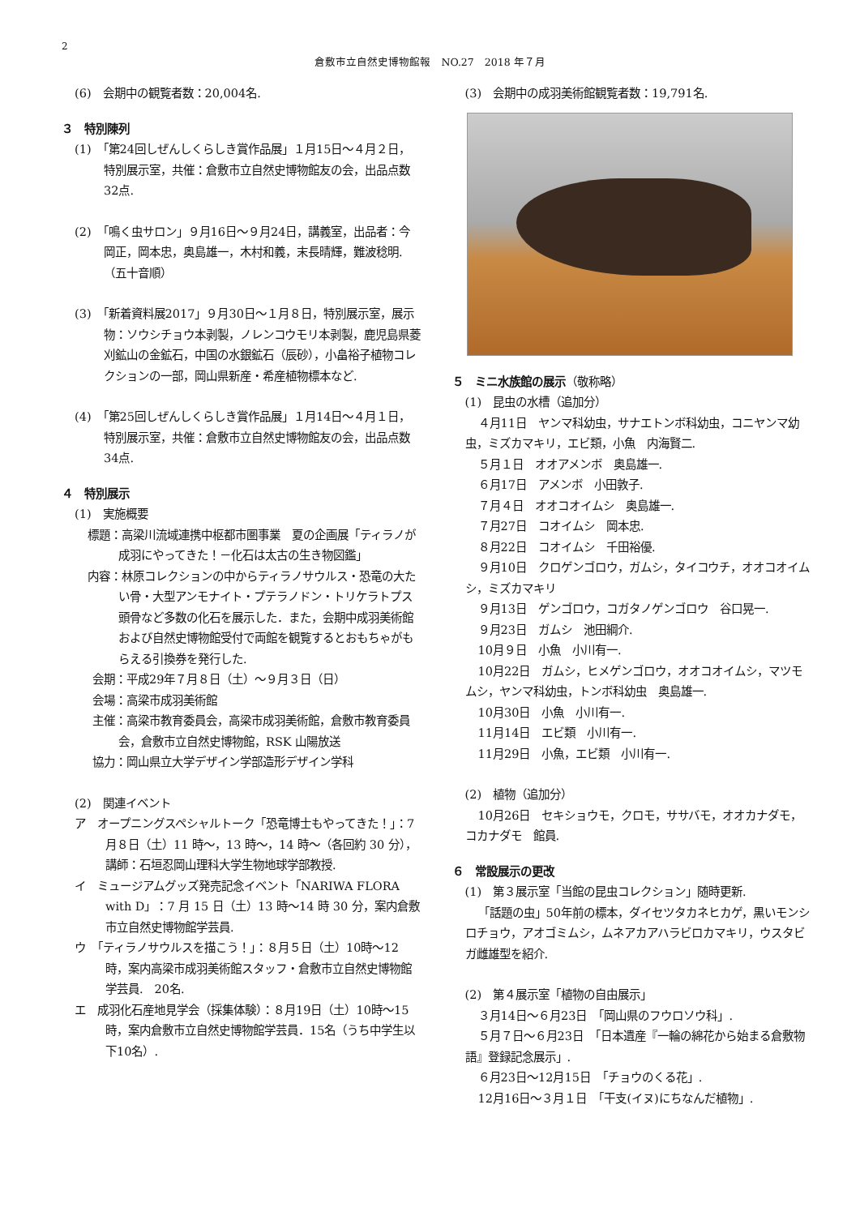2
倉敷市立自然史博物館報　NO.27　2018 年７月
(6)　会期中の観覧者数：20,004名.
３　特別陳列
(1)　「第24回しぜんしくらしき賞作品展」１月15日～４月２日，特別展示室，共催：倉敷市立自然史博物館友の会，出品点数32点.
(2)　「鳴く虫サロン」９月16日～９月24日，講義室，出品者：今岡正，岡本忠，奥島雄一，木村和義，末長晴輝，難波稔明.（五十音順）
(3)　「新着資料展2017」９月30日～１月８日，特別展示室，展示物：ソウシチョウ本剥製，ノレンコウモリ本剥製，鹿児島県菱刈鉱山の金鉱石，中国の水銀鉱石（辰砂），小畠裕子植物コレクションの一部，岡山県新産・希産植物標本など.
(4)　「第25回しぜんしくらしき賞作品展」１月14日～４月１日，特別展示室，共催：倉敷市立自然史博物館友の会，出品点数34点.
４　特別展示
(1)　実施概要
標題：高梁川流域連携中枢都市圏事業　夏の企画展「ティラノが成羽にやってきた！－化石は太古の生き物図鑑」
内容：林原コレクションの中からティラノサウルス・恐竜の大たい骨・大型アンモナイト・プテラノドン・トリケラトプス頭骨など多数の化石を展示した．また，会期中成羽美術館および自然史博物館受付で両館を観覧するとおもちゃがもらえる引換券を発行した.
会期：平成29年７月８日（土）～９月３日（日）
会場：高梁市成羽美術館
主催：高梁市教育委員会，高梁市成羽美術館，倉敷市教育委員会，倉敷市立自然史博物館，RSK 山陽放送
協力：岡山県立大学デザイン学部造形デザイン学科
(2)　関連イベント
ア　オープニングスペシャルトーク「恐竜博士もやってきた！」：7月８日（土）11 時～，13 時～，14 時～（各回約 30 分），講師：石垣忍岡山理科大学生物地球学部教授.
イ　ミュージアムグッズ発売記念イベント「NARIWA FLORA with D」：7 月 15 日（土）13 時～14 時 30 分，案内倉敷市立自然史博物館学芸員.
ウ　「ティラノサウルスを描こう！」：８月５日（土）10時～12時，案内高梁市成羽美術館スタッフ・倉敷市立自然史博物館学芸員.　20名.
エ　成羽化石産地見学会（採集体験）：８月19日（土）10時～15時，案内倉敷市立自然史博物館学芸員．15名（うち中学生以下10名）.
(3)　会期中の成羽美術館観覧者数：19,791名.
５　ミニ水族館の展示（敬称略）
(1)　昆虫の水槽（追加分）
４月11日　ヤンマ科幼虫，サナエトンボ科幼虫，コニヤンマ幼虫，ミズカマキリ，エビ類，小魚　内海賢二.
５月１日　オオアメンボ　奥島雄一.
６月17日　アメンボ　小田敦子.
７月４日　オオコオイムシ　奥島雄一.
７月27日　コオイムシ　岡本忠.
８月22日　コオイムシ　千田裕優.
９月10日　クロゲンゴロウ，ガムシ，タイコウチ，オオコオイムシ，ミズカマキリ
９月13日　ゲンゴロウ，コガタノゲンゴロウ　谷口晃一.
９月23日　ガムシ　池田綱介.
10月９日　小魚　小川有一.
10月22日　ガムシ，ヒメゲンゴロウ，オオコオイムシ，マツモムシ，ヤンマ科幼虫，トンボ科幼虫　奥島雄一.
10月30日　小魚　小川有一.
11月14日　エビ類　小川有一.
11月29日　小魚，エビ類　小川有一.
(2)　植物（追加分）
10月26日　セキショウモ，クロモ，ササバモ，オオカナダモ，コカナダモ　館員.
６　常設展示の更改
(1)　第３展示室「当館の昆虫コレクション」随時更新.
「話題の虫」50年前の標本，ダイセツタカネヒカゲ，黒いモンシロチョウ，アオゴミムシ，ムネアカアハラビロカマキリ，ウスタビガ雌雄型を紹介.
(2)　第４展示室「植物の自由展示」
３月14日～６月23日　「岡山県のフウロソウ科」.
５月７日～６月23日　「日本遺産『一輪の綿花から始まる倉敷物語』登録記念展示」.
６月23日～12月15日　「チョウのくる花」.
12月16日～３月１日　「干支(イヌ)にちなんだ植物」.